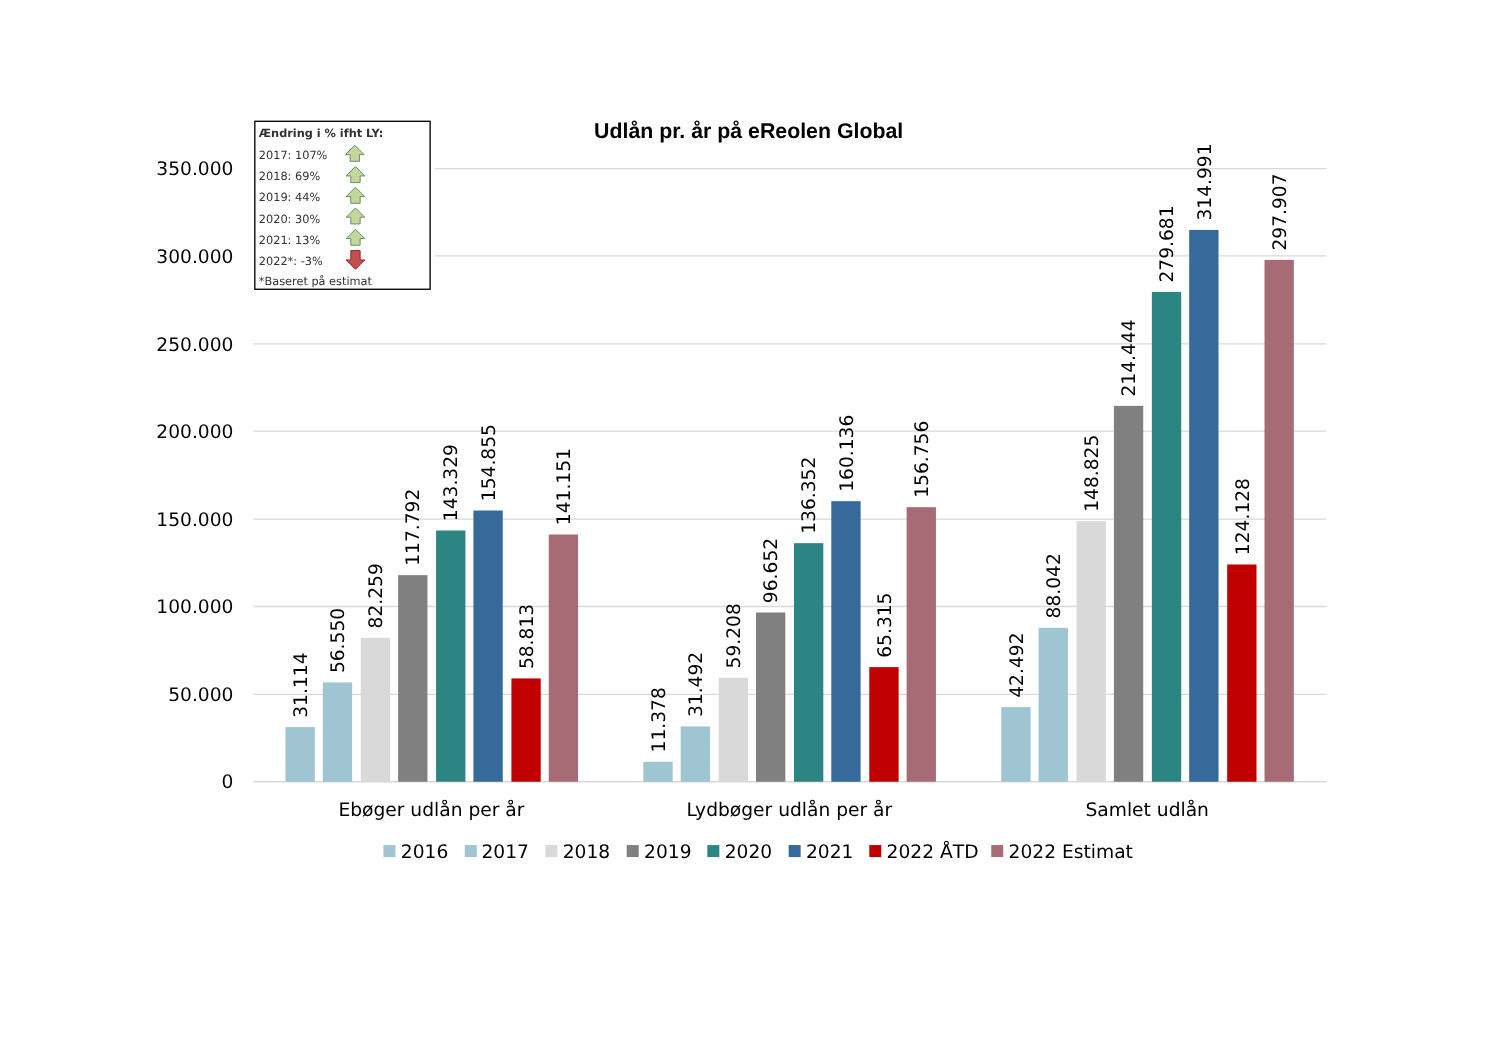Udlån pr. år på eReolen Global
350.000
300.000
250.000
200.000
150.000
100.000
50.000
0
Ændring i % ifht LY:
2017: 107%
2018: 69%
2019: 44%
2020: 30%
2021: 13%
2022*: -3%
*Baseret på estimat
31.114
56.550
82.259
117.792
143.329
154.855
58.813
141.151
11.378
31.492
59.208
96.652
136.352
160.136
65.315
156.756
42.492
88.042
148.825
214.444
279.681
314.991
124.128
297.907
Ebøger udlån per år
Lydbøger udlån per år
Samlet udlån
2016
2017
2018
2019
2020
2021
2022 ÅTD
2022 Estimat